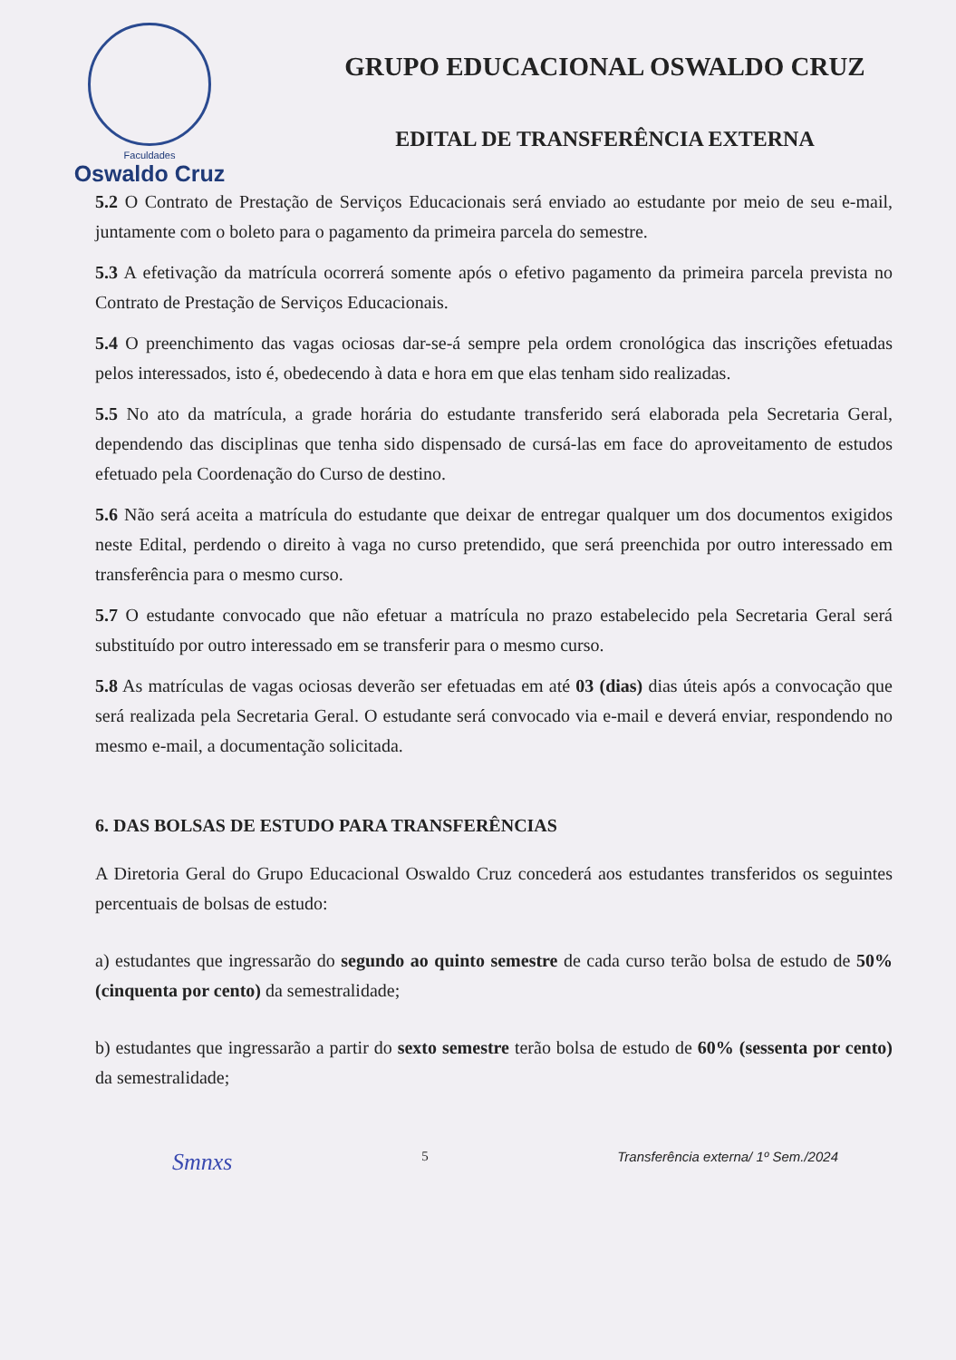Faculdades
Oswaldo Cruz
GRUPO EDUCACIONAL OSWALDO CRUZ
EDITAL DE TRANSFERÊNCIA EXTERNA
5.2 O Contrato de Prestação de Serviços Educacionais será enviado ao estudante por meio de seu e-mail, juntamente com o boleto para o pagamento da primeira parcela do semestre.
5.3 A efetivação da matrícula ocorrerá somente após o efetivo pagamento da primeira parcela prevista no Contrato de Prestação de Serviços Educacionais.
5.4 O preenchimento das vagas ociosas dar-se-á sempre pela ordem cronológica das inscrições efetuadas pelos interessados, isto é, obedecendo à data e hora em que elas tenham sido realizadas.
5.5 No ato da matrícula, a grade horária do estudante transferido será elaborada pela Secretaria Geral, dependendo das disciplinas que tenha sido dispensado de cursá-las em face do aproveitamento de estudos efetuado pela Coordenação do Curso de destino.
5.6 Não será aceita a matrícula do estudante que deixar de entregar qualquer um dos documentos exigidos neste Edital, perdendo o direito à vaga no curso pretendido, que será preenchida por outro interessado em transferência para o mesmo curso.
5.7 O estudante convocado que não efetuar a matrícula no prazo estabelecido pela Secretaria Geral será substituído por outro interessado em se transferir para o mesmo curso.
5.8 As matrículas de vagas ociosas deverão ser efetuadas em até 03 (dias) dias úteis após a convocação que será realizada pela Secretaria Geral. O estudante será convocado via e-mail e deverá enviar, respondendo no mesmo e-mail, a documentação solicitada.
6. DAS BOLSAS DE ESTUDO PARA TRANSFERÊNCIAS
A Diretoria Geral do Grupo Educacional Oswaldo Cruz concederá aos estudantes transferidos os seguintes percentuais de bolsas de estudo:
a) estudantes que ingressarão do segundo ao quinto semestre de cada curso terão bolsa de estudo de 50% (cinquenta por cento) da semestralidade;
b) estudantes que ingressarão a partir do sexto semestre terão bolsa de estudo de 60% (sessenta por cento) da semestralidade;
Smnxs 5 Transferência externa/ 1º Sem./2024